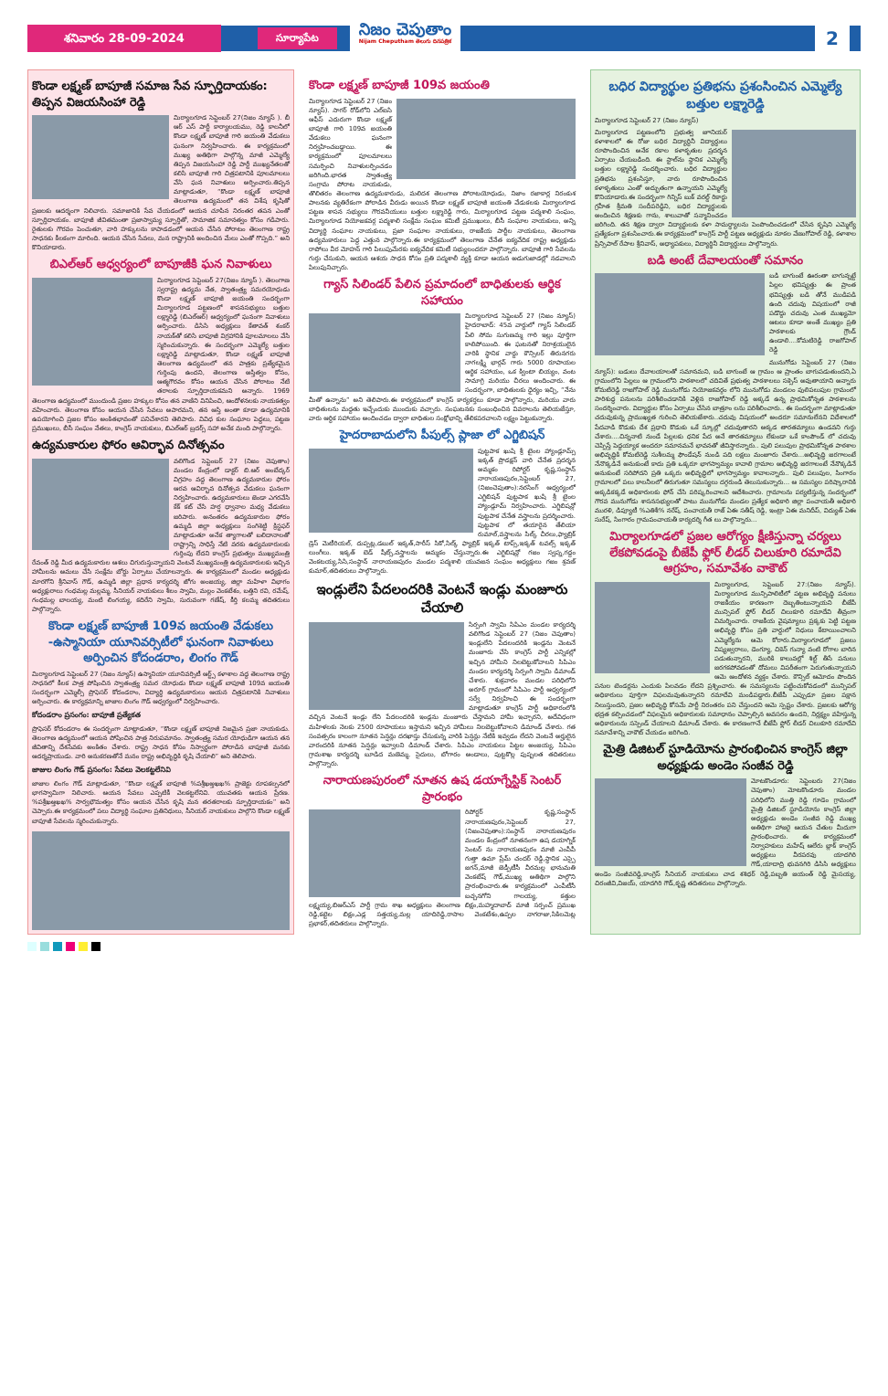శనివారం 28-09-2024 సూర్యాపేట నిజం చెపుతాం
Nijam Cheputham తెలుగు దినపత్రిక 2
కొండా లక్ష్మణ్ బాపూజీ సమాజ సేవ స్ఫూర్తిదాయకం: తిప్పన విజయసింహా రెడ్డి
మిర్యాలగూడ సెప్టెంబర్ 27(నిజం న్యూస్ ). బీ ఆర్ ఎస్ పార్టీ కార్యాలయము, రెడ్డి కాలనీలో కొండా లక్ష్మణ్ బాపూజీ గారి జయంతి వేడుకలు ఘనంగా నిర్వహించారు. ఈ కార్యక్రమంలో ముఖ్య అతిథిగా పాల్గొన్న మాజీ ఎమ్మెల్యే తిప్పన విజయసింహా రెడ్డి పార్టీ ముఖ్యనేతలతో కలిసి బాపూజీ గారి చిత్రపటానికి పూలమాలలు వేసి ఘన నివాళులు అర్పించారు.తిప్పన మాట్లాడుతూ, “కొండా లక్ష్మణ్ బాపూజీ తెలంగాణ ఉద్యమంలో తన విశేష కృషితో ప్రజలకు ఆదర్శంగా నిలిచారు. సమాజానికి సేవ చేయడంలో ఆయన చూపిన నిరంతర తపన ఎంతో స్ఫూర్తిదాయకం. బాపూజీ జీవితమంతా ప్రజాస్వామ్య స్ఫూర్తితో, సామాజిక సమానత్వం కోసం గడిపారు. రైతులకు గౌరవం పెంచుతూ, వారి హక్కులను కాపాడడంలో ఆయన చేసిన పోరాటం తెలంగాణ రాష్ట్ర సాధనకు కీలకంగా మారింది. ఆయన చేసిన సేవలు, మన రాష్ట్రానికి అందించిన మేలు ఎంతో గొప్పది.” అని కొనియాడారు.
బిఎల్ఆర్ ఆధ్వర్యంలో బాపూజీకి ఘన నివాళులు
మిర్యాలగూడ సెప్టెంబర్ 27(నిజం న్యూస్ ). తెలంగాణ స్వరాష్ట్ర ఉద్యమ నేత, స్వాతంత్ర్య సమరయోధుడు కొండా లక్ష్మణ్ బాపూజీ జయంతి సందర్భంగా మిర్యాలగూడ పట్టణంలో శాసనసభ్యులు బత్తుల లక్ష్మారెడ్డి (బిఎల్ఆర్) ఆధ్వర్యంలో ఘనంగా నివాళులు అర్పించారు. డిసిసి అధ్యక్షులు కేతావత్ శంకర్ నాయక్‌తో కలిసి బాపూజీ విగ్రహానికి పూలమాలలు వేసి స్మరించుకున్నారు. ఈ సందర్భంగా ఎమ్మెల్యే బత్తుల లక్ష్మారెడ్డి మాట్లాడుతూ, కొండా లక్ష్మణ్ బాపూజీ తెలంగాణ ఉద్యమంలో తన పాత్రకు ప్రత్యేకమైన గుర్తింపు ఉందని, తెలంగాణ అస్తిత్వం కోసం, ఆత్మగౌరవం కోసం ఆయన చేసిన పోరాటం నేటి తరాలకు స్ఫూర్తిదాయకమని అన్నారు. 1969 తెలంగాణ ఉద్యమంలో ముందుండి ప్రజల హక్కుల కోసం తన వాణిని వినిపించి, ఆందోళనలకు నాయకత్వం వహించారు. తెలంగాణ కోసం ఆయన చేసిన సేవలు అపారమని, తన ఆస్తి అంతా కూడా ఉద్యమానికి ఉపయోగించి ప్రజల కోసం అంకితభావంతో పనిచేశారని తెలిపారు. వివిధ కుల సంఘాల పెద్దలు, పట్టణ ప్రముఖులు, బీసీ సంఘం నేతలు, కాంగ్రెస్ నాయకులు, బిఎల్ఆర్ బ్రదర్స్ సహా అనేక మంది పాల్గొన్నారు.
ఉద్యమకారుల ఫోరం ఆవిర్భావ దినోత్సవం
వలిగొండ సెప్టెంబర్ 27 (నిజం చెపుతాం) మండల కేంద్రంలో డాక్టర్ బి.ఆర్ అంబేద్కర్ విగ్రహం వద్ద తెలంగాణ ఉద్యమకారుల ఫోరం ఆరవ ఆవిర్భావ దినోత్సవ వేడుకలు ఘనంగా నిర్వహించారు. ఉద్యమకారులు జెండా ఎగరవేసి కేక్ కట్ చేసి హర్ష ధ్వానాల మధ్య వేడుకలు జరిపారు. అనంతరం ఉద్యమకారుల ఫోరం ఉమ్మడి జిల్లా అధ్యక్షులు సంగిశెట్టి క్రిస్టఫర్ మాట్లాడుతూ అనేక త్యాగాలతో బలిదానాలతో రాష్ట్రాన్ని సాధిస్తే నేటి వరకు ఉద్యమకారులకు గుర్తింపు లేదని కాంగ్రెస్ ప్రభుత్వం ముఖ్యమంత్రి రేవంత్ రెడ్డి మీద ఉద్యమకారుల ఆశలు చిగురుస్తున్నాయని వెంటనే ముఖ్యమంత్రి ఉద్యమకారులకు ఇచ్చిన హామీలను అమలు చేసి సంక్షేమ బోర్డు ఏర్పాటు చేయాలన్నారు. ఈ కార్యక్రమంలో మండల అధ్యక్షుడు మారగోని శ్రీనివాస్ గౌడ్, ఉమ్మడి జిల్లా ప్రధాన కార్యదర్శి జోగు అంజయ్య, జిల్లా మహిళా విభాగం అధ్యక్షురాలు గంధమల్ల మల్లమ్మ, సీనియర్ నాయకులు శీలం స్వామి, మల్లం వెంకటేశం, బత్తిని రవి, రమేష్, గంధమల్ల బాలయ్య, మంటి లింగయ్య, కదిరేని స్వామి, సురువంగా గణేష్, కీర్తి కలమ్మ తదితరులు పాల్గొన్నారు.
కొండా లక్ష్మణ్ బాపూజీ 109వ జయంతి వేడుకలు -ఉస్మానియా యూనివర్సిటీలో ఘనంగా నివాళులు అర్పించిన కోదండరాం, లింగం గౌడ్
మిర్యాలగూడ సెప్టెంబర్ 27 (నిజం న్యూస్) ఉస్మానియా యూనివర్సిటీ ఆర్ట్స్ కళాశాల వద్ద తెలంగాణ రాష్ట్ర సాధనలో కీలక పాత్ర పోషించిన స్వాతంత్ర్య సమర యోధుడు కొండా లక్ష్మణ్ బాపూజీ 109వ జయంతి సందర్భంగా ఎమ్మెల్సీ ప్రొఫెసర్ కోదండరాం, విద్యార్థి ఉద్యమకారులు ఆయన చిత్రపటానికి నివాళులు అర్పించారు. ఈ కార్యక్రమాన్ని జాజుల లింగం గౌడ్ ఆధ్వర్యంలో నిర్వహించారు.
కోదండరాం ప్రసంగం: బాపూజీ ప్రత్యేకత
ప్రొఫెసర్ కోదండరాం ఈ సందర్భంగా మాట్లాడుతూ, “కొండా లక్ష్మణ్ బాపూజీ నిజమైన ప్రజా నాయకుడు. తెలంగాణ ఉద్యమంలో ఆయన పోషించిన పాత్ర నిరుపమానం. స్వాతంత్ర్య సమర యోధుడిగా ఆయన తన జీవితాన్ని దేశసేవకు అంకితం చేశారు. రాష్ట్ర సాధన కోసం నిస్వార్థంగా పోరాడిన బాపూజీ మనకు ఆదర్శప్రాయుడు. వారి అనుకరణతోనే మనం రాష్ట్ర అభివృద్ధికి కృషి చేయాలి” అని తెలిపారు.
జాజుల లింగం గౌడ్ ప్రసంగం: సేవలు వెలకట్టలేనివి
జాజుల లింగం గౌడ్ మాట్లాడుతూ, “కొండా లక్ష్మణ్ బాపూజీ %పశ్రీఖఅ్తఖఖ% ప్రాజెక్టు రూపకల్పనలో భాగస్వామిగా నిలిచారు. ఆయన సేవలు ఎప్పటికీ వెలకట్టలేనివి. యువతకు ఆయన ప్రేరణ. %పశ్రీఖఅ్తఖఖ% సార్వభౌమత్వం కోసం ఆయన చేసిన కృషి మన తరతరాలకు స్ఫూర్తిదాయకం” అని చెప్పారు.ఈ కార్యక్రమంలో పలు విద్యార్థి సంఘాల ప్రతినిధులు, సీనియర్ నాయకులు పాల్గొని కొండా లక్ష్మణ్ బాపూజీ సేవలను స్మరించుకున్నారు.
కొండా లక్ష్మణ్ బాపూజీ 109వ జయంతి
మిర్యాలగూడ సెప్టెంబర్ 27 (నిజం న్యూస్). సాగర్ రోడ్‌లోని ఎల్‌ఐసి ఆఫీస్ ఎదురుగా కొండా లక్ష్మణ్ బాపూజీ గారి 109వ జయంతి వేడుకలు ఘనంగా నిర్వహించబడ్డాయి. ఈ కార్యక్రమంలో పూలమాలలు సమర్పించి నివాళులర్పించడం జరిగింది.భారత స్వాతంత్ర్య సంగ్రామ పోరాట నాయకుడు, తొలితరం తెలంగాణ ఉద్యమకారుడు, మలిదశ తెలంగాణ పోరాటయోధుడు, నిజాం రజాకార్ల నిరంకుశ పాలనకు వ్యతిరేకంగా పోరాడిన వీరుడు అయిన కొండా లక్ష్మణ్ బాపూజీ జయంతి వేడుకలకు మిర్యాలగూడ పట్టణ శాసన సభ్యులు గౌరవనీయులు బత్తుల లక్ష్మారెడ్డి గారు, మిర్యాలగూడ పట్టణ పద్మశాలి సంఘం, మిర్యాలగూడ నియోజకవర్గ పద్మశాలి సంక్షేమ సంఘం కమిటీ ప్రముఖులు, బీసీ సంఘాల నాయకులు, అన్ని విద్యార్థి సంఘాల నాయకులు, ప్రజా సంఘాల నాయకులు, రాజకీయ పార్టీల నాయకులు, తెలంగాణ ఉద్యమకారులు పెద్ద ఎత్తున పాల్గొన్నారు.ఈ కార్యక్రమంలో తెలంగాణ చేనేత ఐక్యవేదిక రాష్ట్ర అధ్యక్షుడు రాపోలు వీర మోహన్ గారి పిలుపుమేరకు ఐక్యవేదిక కమిటీ సభ్యులందరూ పాల్గొన్నారు. బాపూజీ గారి సేవలను గుర్తు చేసుకుని, ఆయన ఆశయ సాధన కోసం ప్రతి పద్మశాలీ వ్యక్తి కూడా ఆయన అడుగుజాడల్లో నడవాలని పిలుపునిచ్చారు.
గ్యాస్ సిలిండర్ పేలిన ప్రమాదంలో బాధితులకు ఆర్థిక సహాయం
మిర్యాలగూడ సెప్టెంబర్ 27 (నిజం న్యూస్) హైదరాబాద్: 45వ వార్డులో గ్యాస్ సిలిండర్ పేలి సోమ సుగుణమ్మ గారి ఇల్లు పూర్తిగా కాలిపోయింది. ఈ ఘటనతో నిరాశ్రయులైన వారికి స్థానిక వార్డు కౌన్సిలర్ తిరునగరు నాగలక్ష్మి భార్గవ్ గారు 5000 రూపాయల ఆర్థిక సహాయం, ఒక క్వింటా బియ్యం, వంట సామాగ్రి మరియు చీరలు అందించారు. ఈ సందర్భంగా, బాధితులకు ధైర్యం ఇచ్చి, “నేను మీతో ఉన్నాను” అని తెలిపారు.ఈ కార్యక్రమంలో కాంగ్రెస్ కార్యకర్తలు కూడా పాల్గొన్నారు, మరియు వారు బాధితులను మద్దతు ఇచ్చేందుకు ముందుకు వచ్చారు. సంఘటనకు సంబంధించిన వివరాలను తెలియజేస్తూ, వారు ఆర్థిక సహాయం అందించడం ద్వారా బాధితుల సంక్షోభాన్ని తేలికపరచాలని లక్ష్యం పెట్టుకున్నారు.
హైదరాబాదులోని పీపుల్స్ ప్లాజా లో ఎగ్జిబిషన్
పుట్టపాక ఖుషి శ్రీ టైంల హ్యాండ్లూమ్స్ ఇక్కత్ ప్రొడక్షన్ వారి చేనేత ప్రదర్శన అమ్మకం రిపోర్టర్ కృష్ణ,సంస్థాన్ నారాయణపురం,సెప్టెంబర్ 27,(నిజంచెపుతాం):నరసింగ్ ఆధ్వర్యంలో ఎగ్జిబిషన్ పుట్టపాక ఖుషి శ్రీ టైంల హ్యాండ్లూమ్ నిర్వహించారు. ఎగ్జిబిషన్లో పుట్టపాక చేనేత వస్త్రాలను ప్రదర్శించారు. పుట్టపాక లో తయారైన తేలియా రుమాల్,వస్త్రాలను సిల్క్ చీరలు,ఫ్యాబ్రిక్ డ్రెస్ మెటీరియల్, దుప్పట్ల,డబుల్ ఇక్కత్,సారీస్ సికో,సిల్క్ ఫ్యాబ్రిక్ ఇక్కత్ టాప్స్,ఇక్కత్ టవల్స్ ఇక్కత్ లుంగీలు. ఇక్కత్ బెడ్ షీట్స్,వస్త్రాలను అమ్మకం చేస్తున్నారు.ఈ ఎగ్జిబిషన్లో గజం స్వప్న,గద్దం వెంకటయ్య,సిసి,సంస్థాన్ నారాయణపురం మండల పద్మశాలి యువజన సంఘం అధ్యక్షులు గజం శ్రవణ్ కుమార్,తదితరులు పాల్గొన్నారు.
ఇండ్లులేని పేదలందరికి వెంటనే ఇండ్లు మంజూరు చేయాలి
సిర్పంగి స్వామి సిపిఎం మండల కార్యదర్శి వలిగొండ సెప్టెంబర్ 27 (నిజం చెపుతాం) ఇండ్లులేని పేదలందరికి ఇండ్లను వెంటనే మంజూరు చేసి కాంగ్రెస్ పార్టీ ఎన్నికల్లో ఇచ్చిన హామీని నిలబెట్టుకోవాలని సిపిఎం మండల కార్యదర్శి సిర్పంగి స్వామి డిమాండ్ చేశారు. శుక్రవారం మండల పరిధిలోని అరూర్ గ్రామంలో సిపిఎం పార్టీ ఆధ్వర్యంలో సర్వే నిర్వహించి ఈ సందర్భంగా మాట్లాడుతూ కాంగ్రెస్ పార్టీ అధికారంలోకి వచ్చిన వెంటనే ఇండ్లు లేని పేదలందరికి ఇండ్లను మంజూరు చేస్తామని హామీ ఇచ్చారని, అదేవిధంగా మహిళలకు నెలకు 2500 రూపాయలు ఇస్తామని ఇచ్చిన హామీలు నిలబెట్టుకోవాలని డిమాండ్ చేశారు. గత సంవత్సరం కాలంగా నూతన పెన్షన్లు దరఖాస్తు చేసుకున్న వారికి పెన్షన్లు నేటికి ఇవ్వడం లేదని వెంటనే అర్హులైన వారందరికి నూతన పెన్షన్లు ఇవ్వాలని డిమాండ్ చేశారు. సిపిఎం నాయకులు పిట్టల అంజయ్య, సిపిఎం గ్రామశాఖ కార్యదర్శి బూడిద మణెమ్మ, సైదులు, బోగారం అండాలు, పుట్టకొల్ల పుష్పలత తదితరులు పాల్గొన్నారు.
నారాయణపురంలో నూతన ఉష డయాగ్నేస్టిక్ సెంటర్ ప్రారంభం
రిపోర్టర్ కృష్ణ,సంస్థాన్ నారాయణపురం,సెప్టెంబర్ 27,(నిజంచెపుతాం):సంస్థాన్ నారాయణపురం మండల కేంద్రంలో నూతనంగా ఉష డయాగ్నిక్ సెంటర్ ను నారాయణపురం మాజీ ఎంపీపీ గుత్తా ఉమా ప్రేమ్ చందర్ రెడ్డి,స్థానిక ఎస్సై జగన్,మాజీ జెడ్పీటీసీ వీరమల్ల భానుమతి వెంకటేష్ గౌడ్,ముఖ్య అతిథిగా పాల్గొని ప్రారంభించారు.ఈ కార్యక్రమంలో ఎంపీటీసీ బచ్చనగోని గాలయ్య, కత్తుల లక్ష్మయ్య,బిఆర్ఎస్ పార్టీ గ్రామ శాఖ అధ్యక్షులు తెలంగాణ బిక్షం,మహ్మదాబాద్ మాజీ సర్పంచ్ ప్రముఖ రెడ్డి,కట్టెల బిక్షం,ఎడ్ల సత్తయ్య,మల్ల యాదిరెడ్డి,రాసాల వెంకటేశం,ఉప్పల నాగరాజు,సికిలమెట్ల ప్రభాకర్,తదితరులు పాల్గొన్నారు.
బధిర విద్యార్థుల ప్రతిభను ప్రశంసించిన ఎమ్మెల్యే బత్తుల లక్ష్మారెడ్డి
మిర్యాలగూడ సెప్టెంబర్ 27 (నిజం న్యూస్)
మిర్యాలగూడ పట్టణంలోని ప్రభుత్వ జూనియర్ కళాశాలలో ఈ రోజు బధిర విద్యార్థినీ విద్యార్థులు రూపొందించిన అనేక రకాల కళాకృతుల ప్రదర్శన ఏర్పాటు చేయబడింది. ఈ స్టాల్‌ను స్థానిక ఎమ్మెల్యే బత్తుల లక్ష్మారెడ్డి సందర్శించారు. బధిర విద్యార్థుల ప్రతిభను ప్రశంసిస్తూ, వారు రూపొందించిన కళాకృతులు ఎంతో అద్భుతంగా ఉన్నాయని ఎమ్మెల్యే కొనియాడారు.ఈ సందర్భంగా గిన్నిస్ బుక్ వరల్డ్ రికార్డు గ్రహీత శ్రీమతి సందీపరెడ్డిని, బధిర విద్యార్థులకు అందించిన శిక్షణకు గాను, శాలువాతో సన్మానించడం జరిగింది. తన శిక్షణ ద్వారా విద్యార్థులకు కళా సామర్థ్యాలను పెంపొందించడంలో చేసిన కృషిని ఎమ్మెల్యే ప్రత్యేకంగా ప్రశంసించారు.ఈ కార్యక్రమంలో కాంగ్రెస్ పార్టీ పట్టణ అధ్యక్షుడు నూకల వేణుగోపాల్ రెడ్డి, కళాశాల ప్రిన్సిపాల్ రేపాల శ్రీనివాస్, అధ్యాపకులు, విద్యార్థినీ విద్యార్థులు పాల్గొన్నారు.
బడి అంటే దేవాలయంతో సమానం
బడి బాగుంటే ఊరంతా బాగున్నట్టే పిల్లల భవిష్యత్తు ఈ ప్రాంత భవిష్యత్తు బడి తోనే ముడిపడి ఉంది చదువు విషయంలో రాజీ పడొద్దు చదువు ఎంత ముఖ్యమో ఆటలు కూడా అంతే ముఖ్యం ప్రతి పాఠశాలకు గ్రౌండ్ ఉండాలి....కోమటిరెడ్డి రాజగోపాల్ రెడ్డి
మునుగోడు సెప్టెంబర్ 27 (నిజం న్యూస్): బడులు దేవాలయాలతో సమానమని, బడి బాగుంటే ఆ గ్రామం ఆ ప్రాంతం బాగుపడుతుందని,ఏ గ్రామంలోని పిల్లలు ఆ గ్రామంలోని పాఠశాలలో చదివితే ప్రభుత్వ పాఠశాలలు సక్సెస్ అవుతాయాని అన్నారు కోమటిరెడ్డి రాజగోపాల్ రెడ్డి మునుగోడు నియోజకవర్గం లోని మునుగోడు మండలం పులిపలుపుల గ్రామంలో పారిశుద్ధ పనులను పరిశీలించడానికి వెళ్లిన రాజగోపాల్ రెడ్డి అక్కడే ఉన్న ప్రాథమికోన్నత పాఠశాలను సందర్శించారు. విద్యార్థుల కోసం ఏర్పాటు చేసిన బాత్రూం లను పరిశీలించారు.. ఈ సందర్భంగా మాట్లాడుతూ చదువుకున్న ప్రాముఖ్యత గురించి తెలియజేశారు..చదువు విషయంలో అందరూ సమానులేనని విదేశాలలో పేదవాడి కొడుకు దేశ ప్రధాని కొడుకు ఒకే స్కూల్లో చదువుతారని అక్కడ తారతమ్యాలు ఉండవని గుర్తు చేశారు....చిన్ననాటి నుండే పిల్లలకు ధనిక పేద అనే తారతమ్యాలు లేకుండా ఒకే కాంపౌండ్ లో చదువు చెప్పిస్తే పెద్దయ్యాక అందరూ సమానమనే భావనతో జీవిస్తారన్నారు.. పులి పలుపుల ప్రాథమికోన్నత పాఠశాల అభివృద్ధికి కోమటిరెడ్డి సుశీలమ్మ ఫౌండేషన్ నుండి పది లక్షలు మంజూరు చేశారు...అభివృద్ధి జరగాలంటే నేనొక్కడినే అనుకుంటే కాదు ప్రతి ఒక్కరూ భాగస్వామ్యం కావాలి గ్రామాల అభివృద్ధి జరగాలంటే నేనొక్కడినే అనుకుంటే సరిపోదని ప్రతి ఒక్కరు అభివృద్ధిలో భాగస్వామ్యం కావాలన్నారు.. పులి పలుపుల, సింగారం గ్రామాలలో పలు కాలనీలలో తిరుగుతూ సమస్యలు దగ్గరుండి తెలుసుకున్నారు... ఆ సమస్యల పరిష్కారానికి అక్కడికక్కడే అధికారులకు ఫోన్ చేసి పరిష్కరించాలని ఆదేశించారు. గ్రామాలను పర్యటిస్తున్న సందర్భంలో గౌరవ మునుగోడు శాసనసభ్యులతో పాటు మునుగోడు మండల ప్రత్యేక అధికారి జిల్లా పంచాయతీ అధికారి మురళి, డిప్యూటీ %ఎతిశీ% నరేష్, పంచాయతీ రాజ్ ఏఈ సతీష్ రెడ్డి, ఇంట్రా ఏఈ మనిదీప్, విద్యుత్ ఏఈ సురేష్, సింగారం గ్రామపంచాయతీ కార్యదర్శి గీత లు పాల్గొన్నారు...
మిర్యాలగూడలో ప్రజల ఆరోగ్యం క్షీణిస్తున్నా చర్యలు లేకపోవడంపై బీజేపీ ఫ్లోర్ లీడర్ చిలుకూరి రమాదేవి ఆగ్రహం, సమావేశం వాకౌట్
మిర్యాలగూడ, సెప్టెంబర్ 27:(నిజం న్యూస్). మిర్యాలగూడ మున్సిపాలిటీలో పట్టణ అభివృద్ధి పనులు రాజకీయం కారణంగా దెబ్బతింటున్నాయని బీజేపీ మున్సిపల్ ఫ్లోర్ లీడర్ చిలుకూరి రమాదేవి తీవ్రంగా విమర్శించారు. రాజకీయ వైషమ్యాలు ప్రక్కకు పెట్టి పట్టణ అభివృద్ధి కోసం ప్రతి వార్డులో నిధులు కేటాయించాలని ఎమ్మెల్యేను ఆమె కోరారు.మిర్యాలగూడలో ప్రజలు విష్యజ్వరాలు, డెంగ్యూ, చికెన్ గున్యా వంటి రోగాల బారిన పడుతున్నారని, మురికి కాలువల్లో శిల్ట్ తీసే పనులు జరగకపోవడంతో దోమలు విపరీతంగా పెరుగుతున్నాయని ఆమె ఆందోళన వ్యక్తం చేశారు. కౌన్సిల్ ఆమోదం పొందిన పనుల టెండర్లను ఎందుకు పిలవడం లేదని ప్రశ్నించారు. ఈ సమస్యలను పట్టించుకోవడంలో మున్సిపల్ అధికారులు పూర్తిగా విఫలమవుతున్నారని రమాదేవి మండిపడ్డారు.బీజేపీ ఎప్పుడూ ప్రజల పక్షాన నిలుస్తుందని, ప్రజల అభివృద్ధి కోసమే పార్టీ నిరంతరం పని చేస్తుందని ఆమె స్పష్టం చేశారు. ప్రజలకు ఆరోగ్య భద్రత కల్పించడంలో విఫలమైన అధికారులకు సమాధానం చెప్పాల్సిన అవసరం ఉందని, నిర్లక్ష్యం వహిస్తున్న అధికారులను సస్పెండ్ చేయాలని డిమాండ్ చేశారు. ఈ కారణంగానే బీజేపీ ఫ్లోర్ లీడర్ చిలుకూరి రమాదేవి సమావేశాన్ని వాకౌట్ చేయడం జరిగింది.
మైత్రి డిజిటల్ స్టూడియోను ప్రారంభించిన కాంగ్రెస్ జిల్లా అధ్యక్షుడు అండెం సంజీవ రెడ్డి
మోటకొండూరు: సెప్టెంబరు 27(నిజం చెపుతాం) మోటకొండూరు మండల పరిధిలోని ముత్తి రెడ్డి గూడెం గ్రామంలో మైత్రి డిజిటల్ స్టూడియోను కాంగ్రెస్ జిల్లా అధ్యక్షుడు అండెం సంజీవ రెడ్డి ముఖ్య అతిథిగా హాజరై ఆయన చేతుల మీదుగా ప్రారంభించారు. ఈ కార్యక్రమంలో నిర్వాహకులు మహేష్ ఆలేరు బ్లాక్ కాంగ్రెస్ అధ్యక్షులు వీరపరవు యాదగిరి గౌడ్,యాదాద్రి భువనగిరి డిసిసి అధ్యక్షులు అండెం సంజీవరెడ్డి,కాంగ్రెస్ సీనియర్ నాయకులు చాడ శశిధర్ రెడ్డి,పబ్బతి జయంత్ రెడ్డి మైసయ్య, చిరంజీవి,విజయ్, యాదగిరి గౌడ్,కృష్ణ తదితరులు పాల్గొన్నారు.